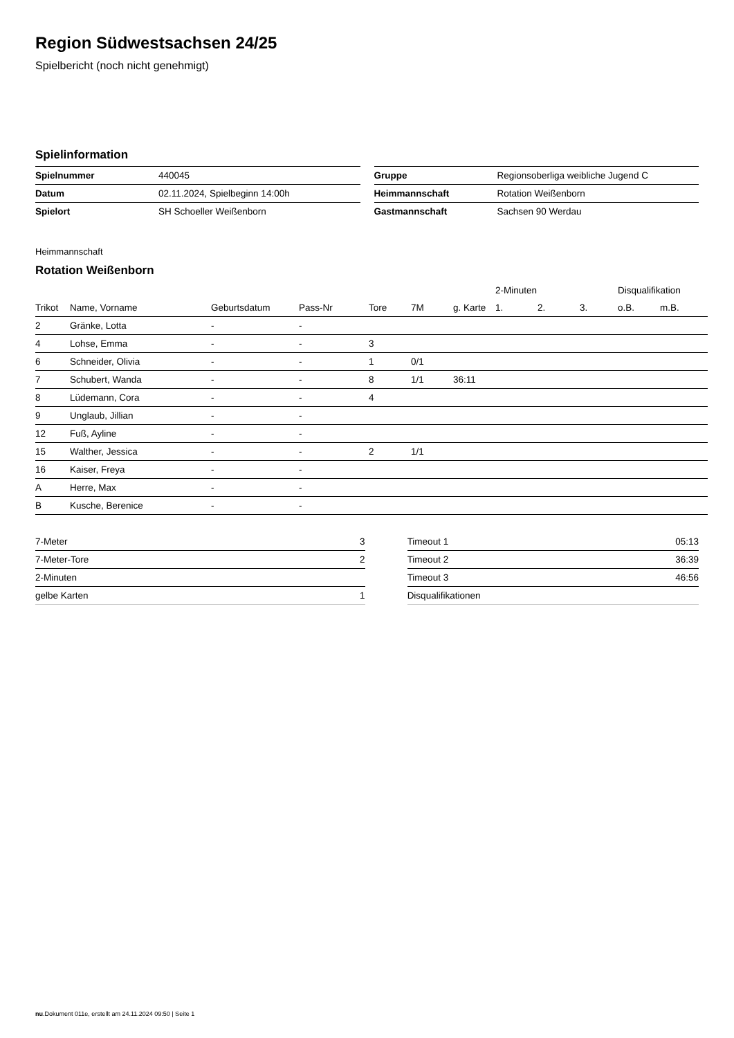Region Südwestsachsen 24/25
Spielbericht (noch nicht genehmigt)
Spielinformation
| Spielnummer | 440045 |
| Datum | 02.11.2024, Spielbeginn 14:00h |
| Spielort | SH Schoeller Weißenborn |
| Gruppe | Regionsoberliga weibliche Jugend C |
| Heimmannschaft | Rotation Weißenborn |
| Gastmannschaft | Sachsen 90 Werdau |
Heimmannschaft
Rotation Weißenborn
| | | | | | | | 2-Minuten | | | Disqualifikation | |
| --- | --- | --- | --- | --- | --- | --- | --- | --- | --- | --- | --- |
| Trikot | Name, Vorname | Geburtsdatum | Pass-Nr | Tore | 7M | g. Karte | 1. | 2. | 3. | o.B. | m.B. |
| 2 | Gränke, Lotta | - | - | | | | | | | | |
| 4 | Lohse, Emma | - | - | 3 | | | | | | | |
| 6 | Schneider, Olivia | - | - | 1 | 0/1 | | | | | | |
| 7 | Schubert, Wanda | - | - | 8 | 1/1 | 36:11 | | | | | |
| 8 | Lüdemann, Cora | - | - | 4 | | | | | | | |
| 9 | Unglaub, Jillian | - | - | | | | | | | | |
| 12 | Fuß, Ayline | - | - | | | | | | | | |
| 15 | Walther, Jessica | - | - | 2 | 1/1 | | | | | | |
| 16 | Kaiser, Freya | - | - | | | | | | | | |
| A | Herre, Max | - | - | | | | | | | | |
| B | Kusche, Berenice | - | - | | | | | | | | |
| 7-Meter | 3 |
| 7-Meter-Tore | 2 |
| 2-Minuten | |
| gelbe Karten | 1 |
| Timeout 1 | 05:13 |
| Timeout 2 | 36:39 |
| Timeout 3 | 46:56 |
| Disqualifikationen | |
nu.Dokument 011e, erstellt am 24.11.2024 09:50 | Seite 1